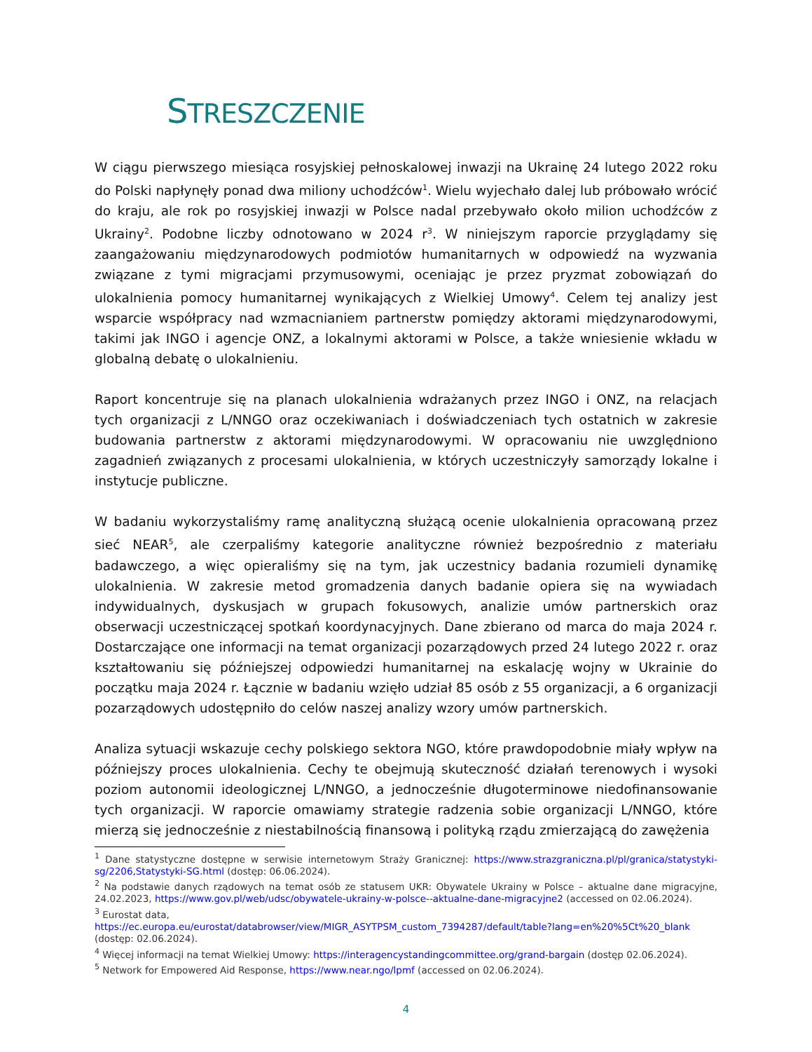STRESZCZENIE
W ciągu pierwszego miesiąca rosyjskiej pełnoskalowej inwazji na Ukrainę 24 lutego 2022 roku do Polski napłynęły ponad dwa miliony uchodźców<sup>1</sup>. Wielu wyjechało dalej lub próbowało wrócić do kraju, ale rok po rosyjskiej inwazji w Polsce nadal przebywało około milion uchodźców z Ukrainy<sup>2</sup>. Podobne liczby odnotowano w 2024 r<sup>3</sup>. W niniejszym raporcie przyglądamy się zaangażowaniu międzynarodowych podmiotów humanitarnych w odpowiedź na wyzwania związane z tymi migracjami przymusowymi, oceniając je przez pryzmat zobowiązań do ulokalnienia pomocy humanitarnej wynikających z Wielkiej Umowy<sup>4</sup>. Celem tej analizy jest wsparcie współpracy nad wzmacnianiem partnerstw pomiędzy aktorami międzynarodowymi, takimi jak INGO i agencje ONZ, a lokalnymi aktorami w Polsce, a także wniesienie wkładu w globalną debatę o ulokalnieniu.
Raport koncentruje się na planach ulokalnienia wdrażanych przez INGO i ONZ, na relacjach tych organizacji z L/NNGO oraz oczekiwaniach i doświadczeniach tych ostatnich w zakresie budowania partnerstw z aktorami międzynarodowymi. W opracowaniu nie uwzględniono zagadnień związanych z procesami ulokalnienia, w których uczestniczyły samorządy lokalne i instytucje publiczne.
W badaniu wykorzystaliśmy ramę analityczną służącą ocenie ulokalnienia opracowaną przez sieć NEAR<sup>5</sup>, ale czerpaliśmy kategorie analityczne również bezpośrednio z materiału badawczego, a więc opieraliśmy się na tym, jak uczestnicy badania rozumieli dynamikę ulokalnienia. W zakresie metod gromadzenia danych badanie opiera się na wywiadach indywidualnych, dyskusjach w grupach fokusowych, analizie umów partnerskich oraz obserwacji uczestniczącej spotkań koordynacyjnych. Dane zbierano od marca do maja 2024 r. Dostarczające one informacji na temat organizacji pozarządowych przed 24 lutego 2022 r. oraz kształtowaniu się późniejszej odpowiedzi humanitarnej na eskalację wojny w Ukrainie do początku maja 2024 r. Łącznie w badaniu wzięło udział 85 osób z 55 organizacji, a 6 organizacji pozarządowych udostępniło do celów naszej analizy wzory umów partnerskich.
Analiza sytuacji wskazuje cechy polskiego sektora NGO, które prawdopodobnie miały wpływ na późniejszy proces ulokalnienia. Cechy te obejmują skuteczność działań terenowych i wysoki poziom autonomii ideologicznej L/NNGO, a jednocześnie długoterminowe niedofinansowanie tych organizacji. W raporcie omawiamy strategie radzenia sobie organizacji L/NNGO, które mierzą się jednocześnie z niestabilnością finansową i polityką rządu zmierzającą do zawężenia
<sup>1</sup> Dane statystyczne dostępne w serwisie internetowym Straży Granicznej: https://www.strazgraniczna.pl/pl/granica/statystyki-sg/2206,Statystyki-SG.html (dostęp: 06.06.2024).
<sup>2</sup> Na podstawie danych rządowych na temat osób ze statusem UKR: Obywatele Ukrainy w Polsce – aktualne dane migracyjne, 24.02.2023, https://www.gov.pl/web/udsc/obywatele-ukrainy-w-polsce--aktualne-dane-migracyjne2 (accessed on 02.06.2024).
<sup>3</sup> Eurostat data,
https://ec.europa.eu/eurostat/databrowser/view/MIGR_ASYTPSM_custom_7394287/default/table?lang=en%20%5Ct%20_blank
(dostęp: 02.06.2024).
<sup>4</sup> Więcej informacji na temat Wielkiej Umowy: https://interagencystandingcommittee.org/grand-bargain (dostęp 02.06.2024).
<sup>5</sup> Network for Empowered Aid Response, https://www.near.ngo/lpmf (accessed on 02.06.2024).
4